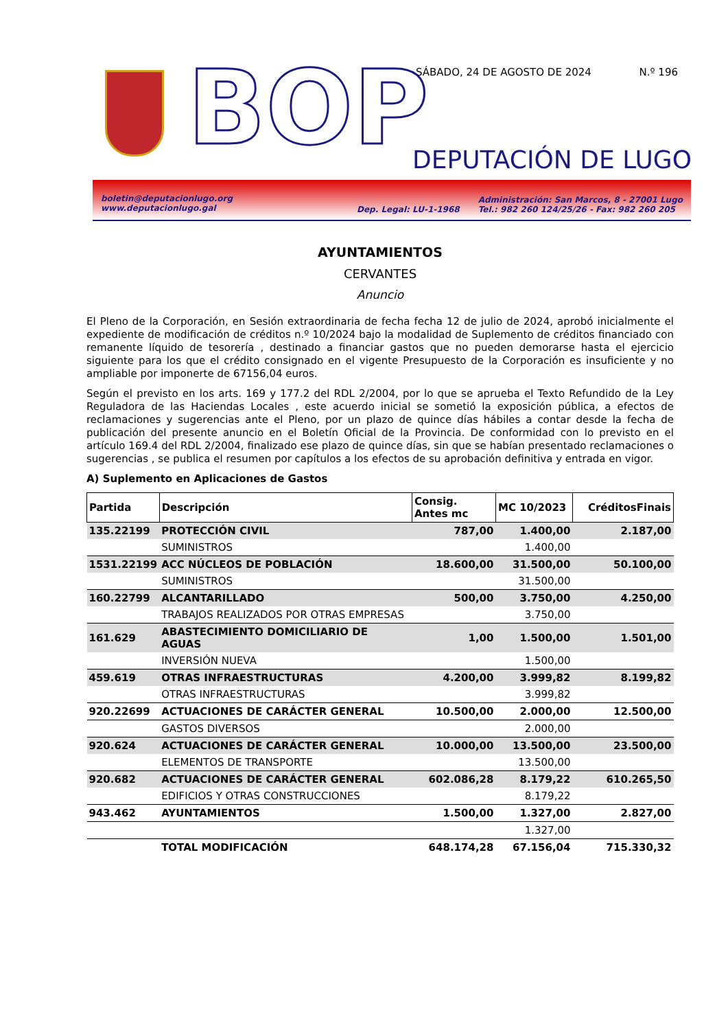BOP SÁBADO, 24 DE AGOSTO DE 2024 N.º 196
DEPUTACIÓN DE LUGO
boletin@deputacionlugo.org
www.deputacionlugo.gal
Dep. Legal: LU-1-1968
Administración: San Marcos, 8 - 27001 Lugo
Tel.: 982 260 124/25/26 - Fax: 982 260 205
AYUNTAMIENTOS
CERVANTES
Anuncio
El Pleno de la Corporación, en Sesión extraordinaria de fecha fecha 12 de julio de 2024, aprobó inicialmente el expediente de modificación de créditos n.º 10/2024 bajo la modalidad de Suplemento de créditos financiado con remanente líquido de tesorería , destinado a financiar gastos que no pueden demorarse hasta el ejercicio siguiente para los que el crédito consignado en el vigente Presupuesto de la Corporación es insuficiente y no ampliable por imponerte de 67156,04 euros.
Según el previsto en los arts. 169 y 177.2 del RDL 2/2004, por lo que se aprueba el Texto Refundido de la Ley Reguladora de las Haciendas Locales , este acuerdo inicial se sometió la exposición pública, a efectos de reclamaciones y sugerencias ante el Pleno, por un plazo de quince días hábiles a contar desde la fecha de publicación del presente anuncio en el Boletín Oficial de la Provincia. De conformidad con lo previsto en el artículo 169.4 del RDL 2/2004, finalizado ese plazo de quince días, sin que se habían presentado reclamaciones o sugerencias , se publica el resumen por capítulos a los efectos de su aprobación definitiva y entrada en vigor.
A) Suplemento en Aplicaciones de Gastos
| Partida | Descripción | Consig. Antes mc | MC 10/2023 | CréditosFinais |
| --- | --- | --- | --- | --- |
| 135.22199 | PROTECCIÓN CIVIL | 787,00 | 1.400,00 | 2.187,00 |
| | SUMINISTROS | | 1.400,00 | |
| 1531.22199 | ACC NÚCLEOS DE POBLACIÓN | 18.600,00 | 31.500,00 | 50.100,00 |
| | SUMINISTROS | | 31.500,00 | |
| 160.22799 | ALCANTARILLADO | 500,00 | 3.750,00 | 4.250,00 |
| | TRABAJOS REALIZADOS POR OTRAS EMPRESAS | | 3.750,00 | |
| 161.629 | ABASTECIMIENTO DOMICILIARIO DE AGUAS | 1,00 | 1.500,00 | 1.501,00 |
| | INVERSIÓN NUEVA | | 1.500,00 | |
| 459.619 | OTRAS INFRAESTRUCTURAS | 4.200,00 | 3.999,82 | 8.199,82 |
| | OTRAS INFRAESTRUCTURAS | | 3.999,82 | |
| 920.22699 | ACTUACIONES DE CARÁCTER GENERAL | 10.500,00 | 2.000,00 | 12.500,00 |
| | GASTOS DIVERSOS | | 2.000,00 | |
| 920.624 | ACTUACIONES DE CARÁCTER GENERAL | 10.000,00 | 13.500,00 | 23.500,00 |
| | ELEMENTOS DE TRANSPORTE | | 13.500,00 | |
| 920.682 | ACTUACIONES DE CARÁCTER GENERAL | 602.086,28 | 8.179,22 | 610.265,50 |
| | EDIFICIOS Y OTRAS CONSTRUCCIONES | | 8.179,22 | |
| 943.462 | AYUNTAMIENTOS | 1.500,00 | 1.327,00 | 2.827,00 |
| | | | 1.327,00 | |
| | TOTAL MODIFICACIÓN | 648.174,28 | 67.156,04 | 715.330,32 |